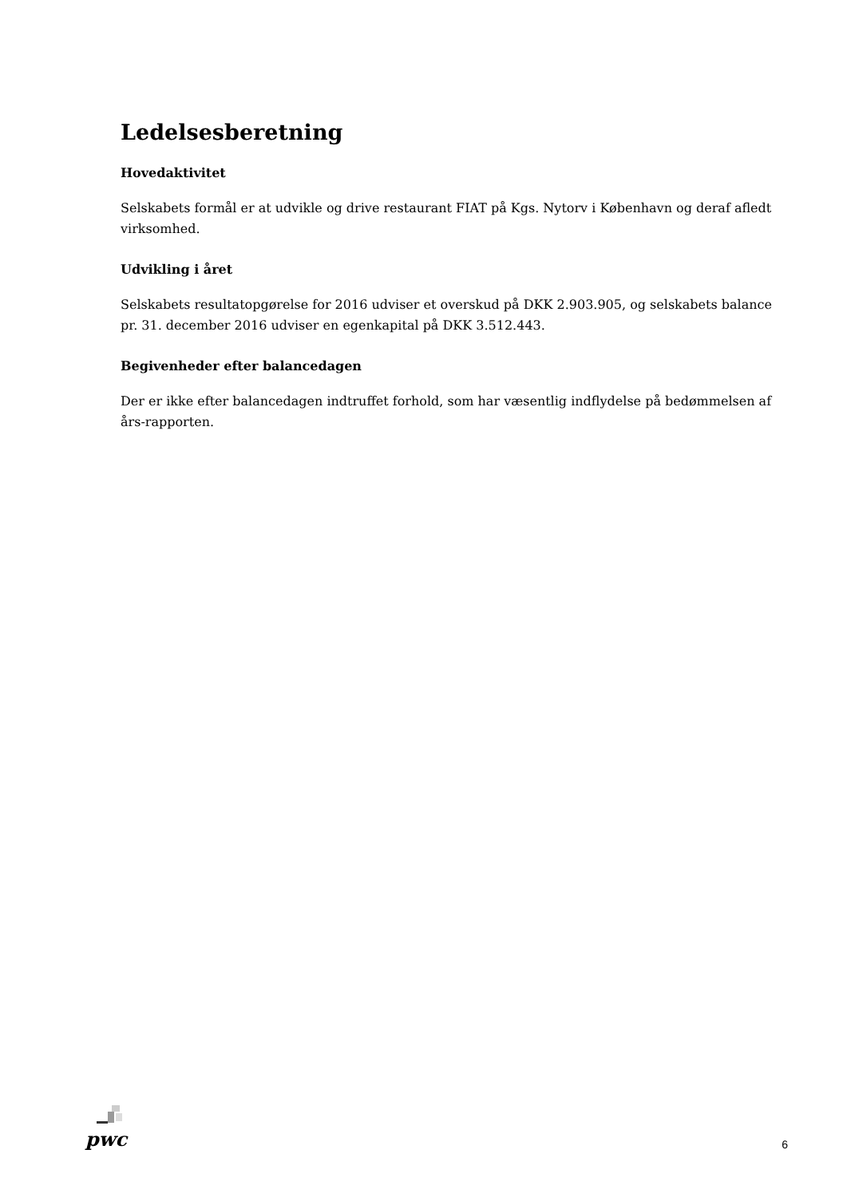Ledelsesberetning
Hovedaktivitet
Selskabets formål er at udvikle og drive restaurant FIAT på Kgs. Nytorv i København og deraf afledt virksomhed.
Udvikling i året
Selskabets resultatopgørelse for 2016 udviser et overskud på DKK 2.903.905, og selskabets balance pr. 31. december 2016 udviser en egenkapital på DKK 3.512.443.
Begivenheder efter balancedagen
Der er ikke efter balancedagen indtruffet forhold, som har væsentlig indflydelse på bedømmelsen af års-rapporten.
pwc
6